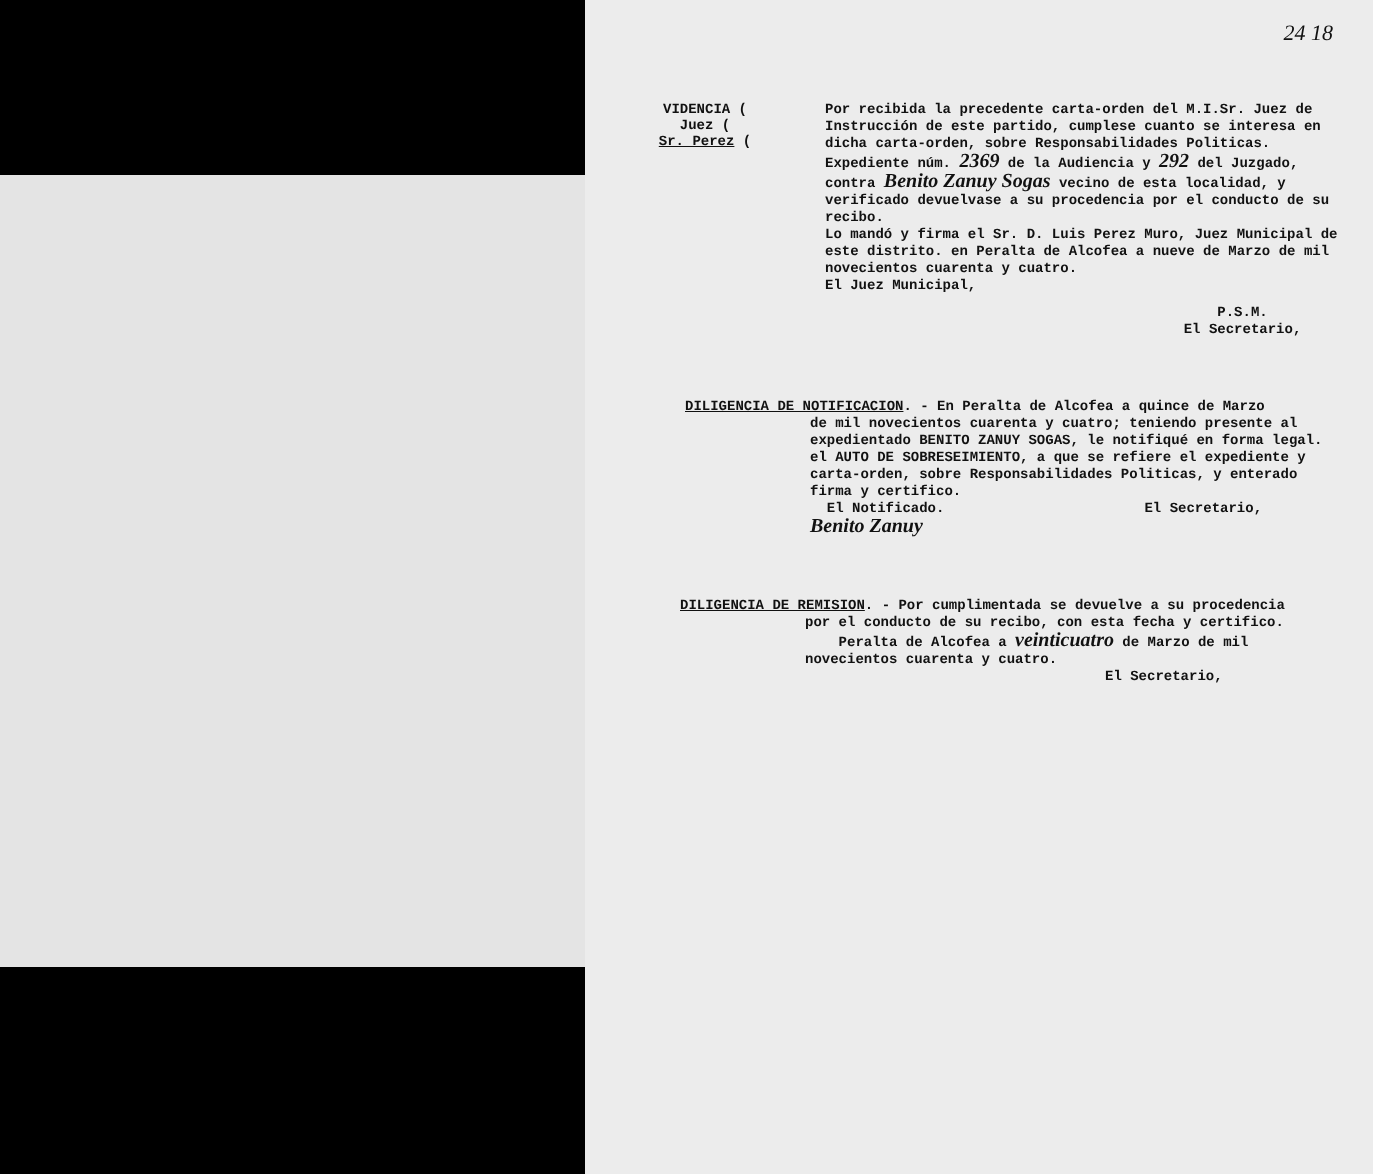24 18
VIDENCIA (
Juez (
Sr. Perez (
Por recibida la precedente carta-orden del M.I.Sr. Juez de Instrucción de este partido, cumplese cuanto se interesa en dicha carta-orden, sobre Responsabilidades Politicas. Expediente núm. 2369 de la Audiencia y 292 del Juzgado, contra Benito Zanuy Sogas vecino de esta localidad, y verificado devuelvase a su procedencia por el conducto de su recibo.
Lo mandó y firma el Sr. D. Luis Perez Muro, Juez Municipal de este distrito. en Peralta de Alcofea a nueve de Marzo de mil novecientos cuarenta y cuatro.
El Juez Municipal,
P.S.M.
El Secretario,
DILIGENCIA DE NOTIFICACION. - En Peralta de Alcofea a quince de Marzo
de mil novecientos cuarenta y cuatro; teniendo presente al expedientado BENITO ZANUY SOGAS, le notifiqué en forma legal. el AUTO DE SOBRESEIMIENTO, a que se refiere el expediente y carta-orden, sobre Responsabilidades Politicas, y enterado firma y certifico.
El Notificado. El Secretario,
Benito Zanuy
DILIGENCIA DE REMISION. - Por cumplimentada se devuelve a su procedencia
por el conducto de su recibo, con esta fecha y certifico.
Peralta de Alcofea a veinticuatro de Marzo de mil novecientos cuarenta y cuatro.
El Secretario,